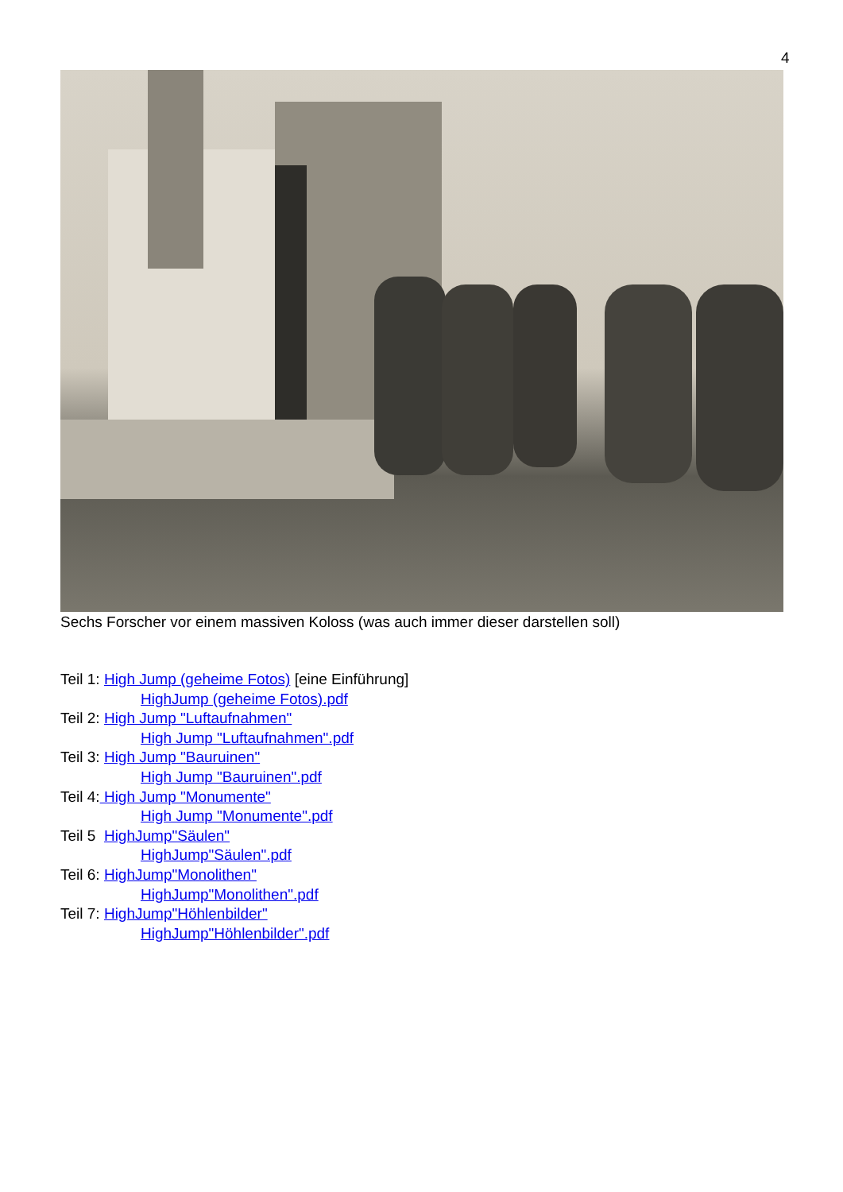4
Sechs Forscher vor einem massiven Koloss (was auch immer dieser darstellen soll)
Teil 1: High Jump (geheime Fotos) [eine Einführung]
HighJump (geheime Fotos).pdf
Teil 2: High Jump "Luftaufnahmen"
High Jump "Luftaufnahmen".pdf
Teil 3: High Jump "Bauruinen"
High Jump "Bauruinen".pdf
Teil 4: High Jump "Monumente"
High Jump "Monumente".pdf
Teil 5 HighJump"Säulen"
HighJump"Säulen".pdf
Teil 6: HighJump"Monolithen"
HighJump"Monolithen".pdf
Teil 7: HighJump"Höhlenbilder"
HighJump"Höhlenbilder".pdf